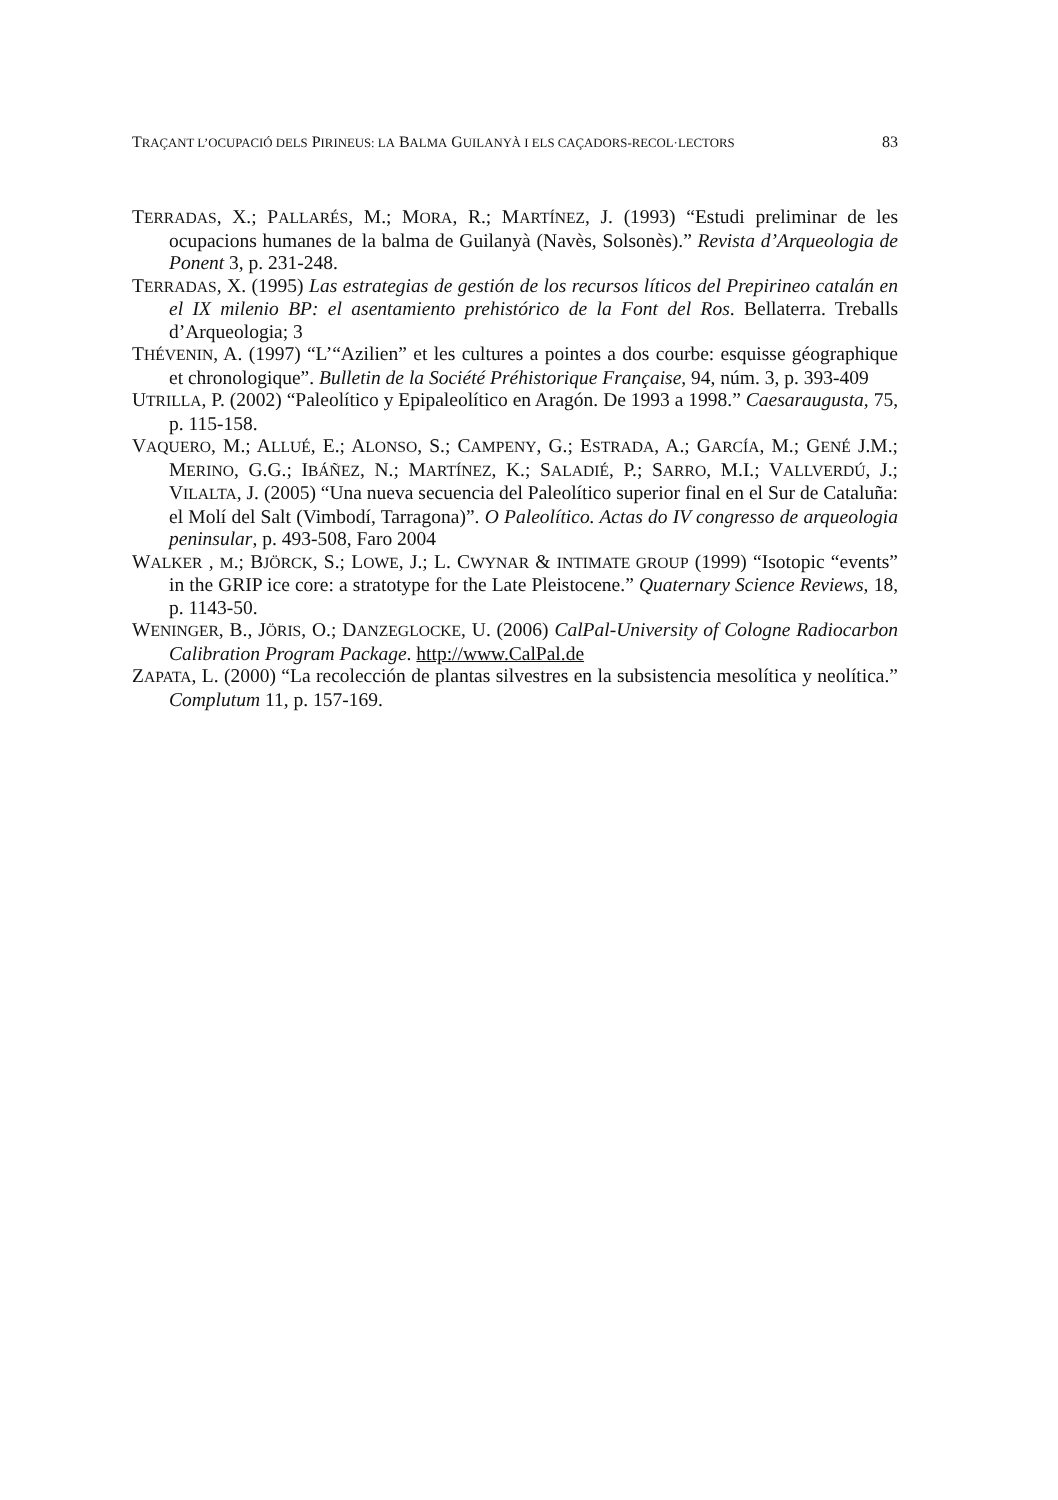TRAÇANT L’OCUPACIÓ DELS PIRINEUS: LA BALMA GUILANYÀ I ELS CAÇADORS-RECOL·LECTORS 83
TERRADAS, X.; PALLARÉS, M.; MORA, R.; MARTÍNEZ, J. (1993) “Estudi preliminar de les ocupacions humanes de la balma de Guilanyà (Navès, Solsonès).” Revista d’Arqueologia de Ponent 3, p. 231-248.
TERRADAS, X. (1995) Las estrategias de gestión de los recursos líticos del Prepirineo catalán en el IX milenio BP: el asentamiento prehistórico de la Font del Ros. Bellaterra. Treballs d’Arqueologia; 3
THÉVENIN, A. (1997) “L’“Azilien” et les cultures a pointes a dos courbe: esquisse géographique et chronologique”. Bulletin de la Société Préhistorique Française, 94, núm. 3, p. 393-409
UTRILLA, P. (2002) “Paleolítico y Epipaleolítico en Aragón. De 1993 a 1998.” Caesaraugusta, 75, p. 115-158.
VAQUERO, M.; ALLUÉ, E.; ALONSO, S.; CAMPENY, G.; ESTRADA, A.; GARCÍA, M.; GENÉ J.M.; MERINO, G.G.; IBÁÑEZ, N.; MARTÍNEZ, K.; SALADIÉ, P.; SARRO, M.I.; VALLVERDÚ, J.; VILALTA, J. (2005) “Una nueva secuencia del Paleolítico superior final en el Sur de Cataluña: el Molí del Salt (Vimbodí, Tarragona)”. O Paleolítico. Actas do IV congresso de arqueologia peninsular, p. 493-508, Faro 2004
WALKER , M.; BJÖRCK, S.; LOWE, J.; L. CWYNAR & INTIMATE GROUP (1999) “Isotopic “events” in the GRIP ice core: a stratotype for the Late Pleistocene.” Quaternary Science Reviews, 18, p. 1143-50.
WENINGER, B., JÖRIS, O.; DANZEGLOCKE, U. (2006) CalPal-University of Cologne Radiocarbon Calibration Program Package. http://www.CalPal.de
ZAPATA, L. (2000) “La recolección de plantas silvestres en la subsistencia mesolítica y neolítica.” Complutum 11, p. 157-169.